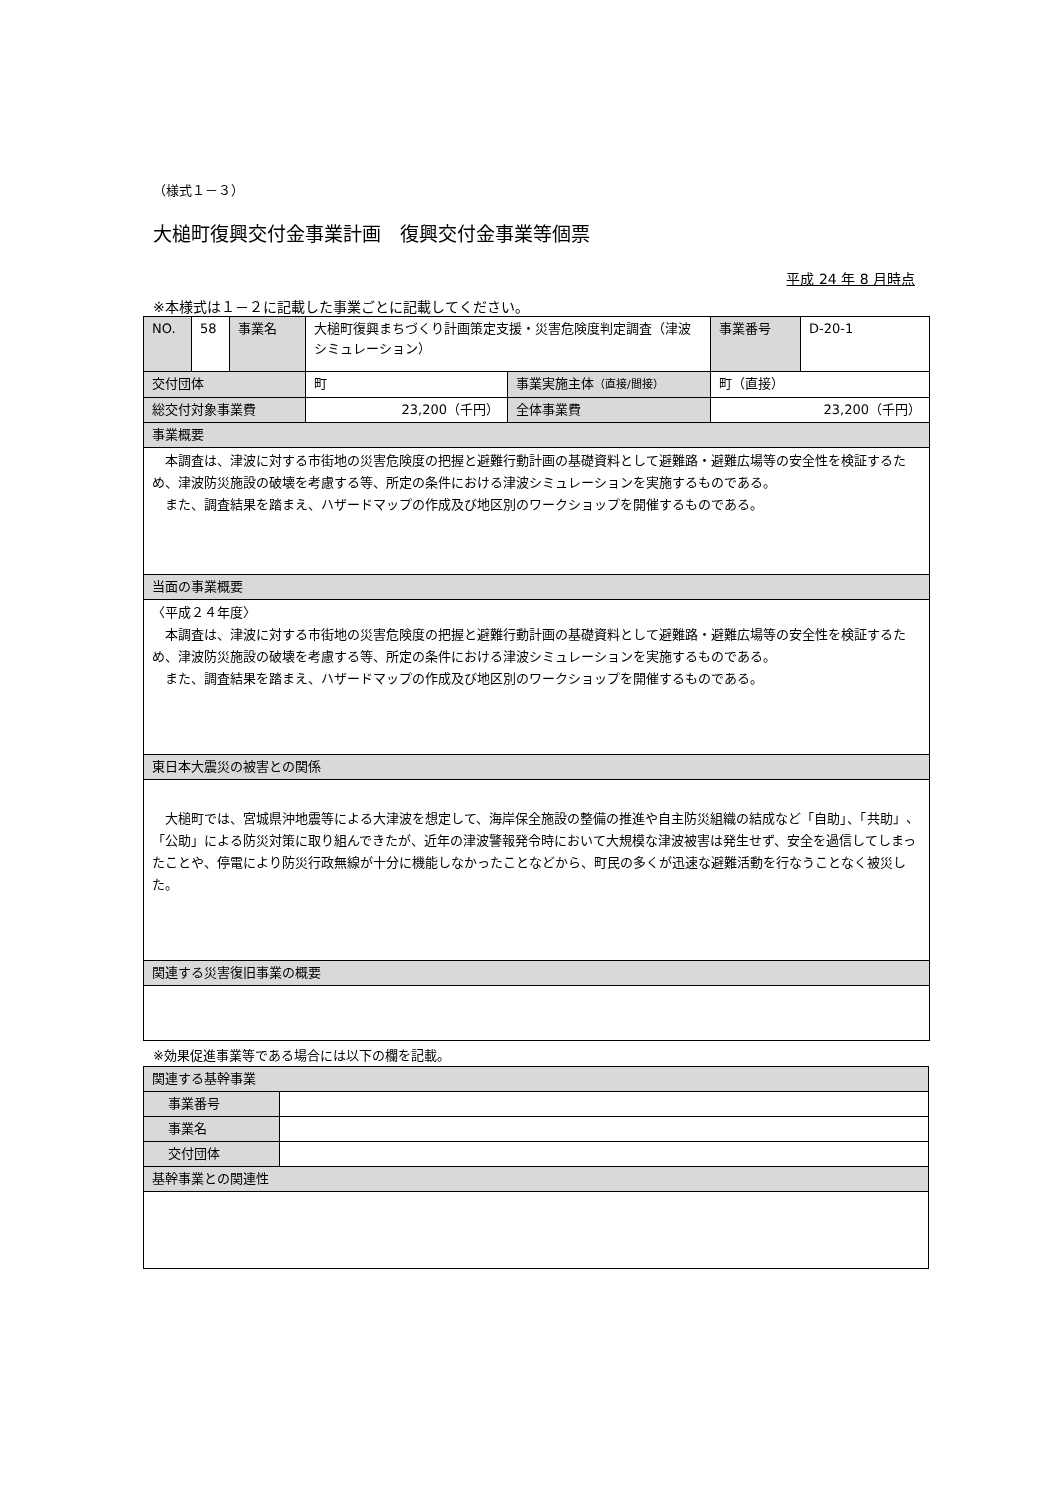（様式１－３）
大槌町復興交付金事業計画　復興交付金事業等個票
平成 24 年 8 月時点
※本様式は１－２に記載した事業ごとに記載してください。
| NO. | 58 | 事業名 | 大槌町復興まちづくり計画策定支援・災害危険度判定調査（津波シミュレーション） | | 事業番号 | D-20-1 |
| 交付団体 | | | 町 | 事業実施主体 （直接/間接） | 町（直接） | |
| 総交付対象事業費 | | | 23,200（千円） | 全体事業費 | 23,200（千円） | |
| 事業概要 | | | | | | |
| 本調査は、津波に対する市街地の災害危険度の把握と避難行動計画の基礎資料として避難路・避難広場等の安全性を検証するため、津波防災施設の破壊を考慮する等、所定の条件における津波シミュレーションを実施するものである。 また、調査結果を踏まえ、ハザードマップの作成及び地区別のワークショップを開催するものである。 | | | | | | |
| 当面の事業概要 | | | | | | |
| 〈平成２４年度〉 本調査は、津波に対する市街地の災害危険度の把握と避難行動計画の基礎資料として避難路・避難広場等の安全性を検証するため、津波防災施設の破壊を考慮する等、所定の条件における津波シミュレーションを実施するものである。 また、調査結果を踏まえ、ハザードマップの作成及び地区別のワークショップを開催するものである。 | | | | | | |
| 東日本大震災の被害との関係 | | | | | | |
| 大槌町では、宮城県沖地震等による大津波を想定して、海岸保全施設の整備の推進や自主防災組織の結成など「自助」、「共助」、「公助」による防災対策に取り組んできたが、近年の津波警報発令時において大規模な津波被害は発生せず、安全を過信してしまったことや、停電により防災行政無線が十分に機能しなかったことなどから、町民の多くが迅速な避難活動を行なうことなく被災した。 | | | | | | |
| 関連する災害復旧事業の概要 | | | | | | |
※効果促進事業等である場合には以下の欄を記載。
| 関連する基幹事業 | |
| 事業番号 | |
| 事業名 | |
| 交付団体 | |
| 基幹事業との関連性 | |